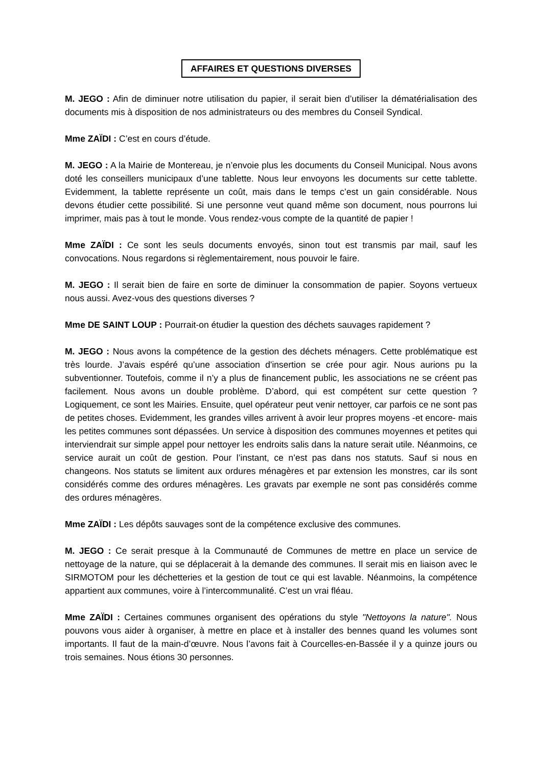AFFAIRES ET QUESTIONS DIVERSES
M. JEGO : Afin de diminuer notre utilisation du papier, il serait bien d’utiliser la dématérialisation des documents mis à disposition de nos administrateurs ou des membres du Conseil Syndical.
Mme ZAÏDI : C’est en cours d’étude.
M. JEGO : A la Mairie de Montereau, je n’envoie plus les documents du Conseil Municipal. Nous avons doté les conseillers municipaux d’une tablette. Nous leur envoyons les documents sur cette tablette. Evidemment, la tablette représente un coût, mais dans le temps c’est un gain considérable. Nous devons étudier cette possibilité. Si une personne veut quand même son document, nous pourrons lui imprimer, mais pas à tout le monde. Vous rendez-vous compte de la quantité de papier !
Mme ZAÏDI : Ce sont les seuls documents envoyés, sinon tout est transmis par mail, sauf les convocations. Nous regardons si règlementairement, nous pouvoir le faire.
M. JEGO : Il serait bien de faire en sorte de diminuer la consommation de papier. Soyons vertueux nous aussi. Avez-vous des questions diverses ?
Mme DE SAINT LOUP : Pourrait-on étudier la question des déchets sauvages rapidement ?
M. JEGO : Nous avons la compétence de la gestion des déchets ménagers. Cette problématique est très lourde. J’avais espéré qu’une association d'insertion se crée pour agir. Nous aurions pu la subventionner. Toutefois, comme il n’y a plus de financement public, les associations ne se créent pas facilement. Nous avons un double problème. D’abord, qui est compétent sur cette question ? Logiquement, ce sont les Mairies. Ensuite, quel opérateur peut venir nettoyer, car parfois ce ne sont pas de petites choses. Evidemment, les grandes villes arrivent à avoir leur propres moyens -et encore- mais les petites communes sont dépassées. Un service à disposition des communes moyennes et petites qui interviendrait sur simple appel pour nettoyer les endroits salis dans la nature serait utile. Néanmoins, ce service aurait un coût de gestion. Pour l’instant, ce n’est pas dans nos statuts. Sauf si nous en changeons. Nos statuts se limitent aux ordures ménagères et par extension les monstres, car ils sont considérés comme des ordures ménagères. Les gravats par exemple ne sont pas considérés comme des ordures ménagères.
Mme ZAÏDI : Les dépôts sauvages sont de la compétence exclusive des communes.
M. JEGO : Ce serait presque à la Communauté de Communes de mettre en place un service de nettoyage de la nature, qui se déplacerait à la demande des communes. Il serait mis en liaison avec le SIRMOTOM pour les déchetteries et la gestion de tout ce qui est lavable. Néanmoins, la compétence appartient aux communes, voire à l’intercommunalité. C’est un vrai fléau.
Mme ZAÏDI : Certaines communes organisent des opérations du style "Nettoyons la nature". Nous pouvons vous aider à organiser, à mettre en place et à installer des bennes quand les volumes sont importants. Il faut de la main-d’œuvre. Nous l’avons fait à Courcelles-en-Bassée il y a quinze jours ou trois semaines. Nous étions 30 personnes.